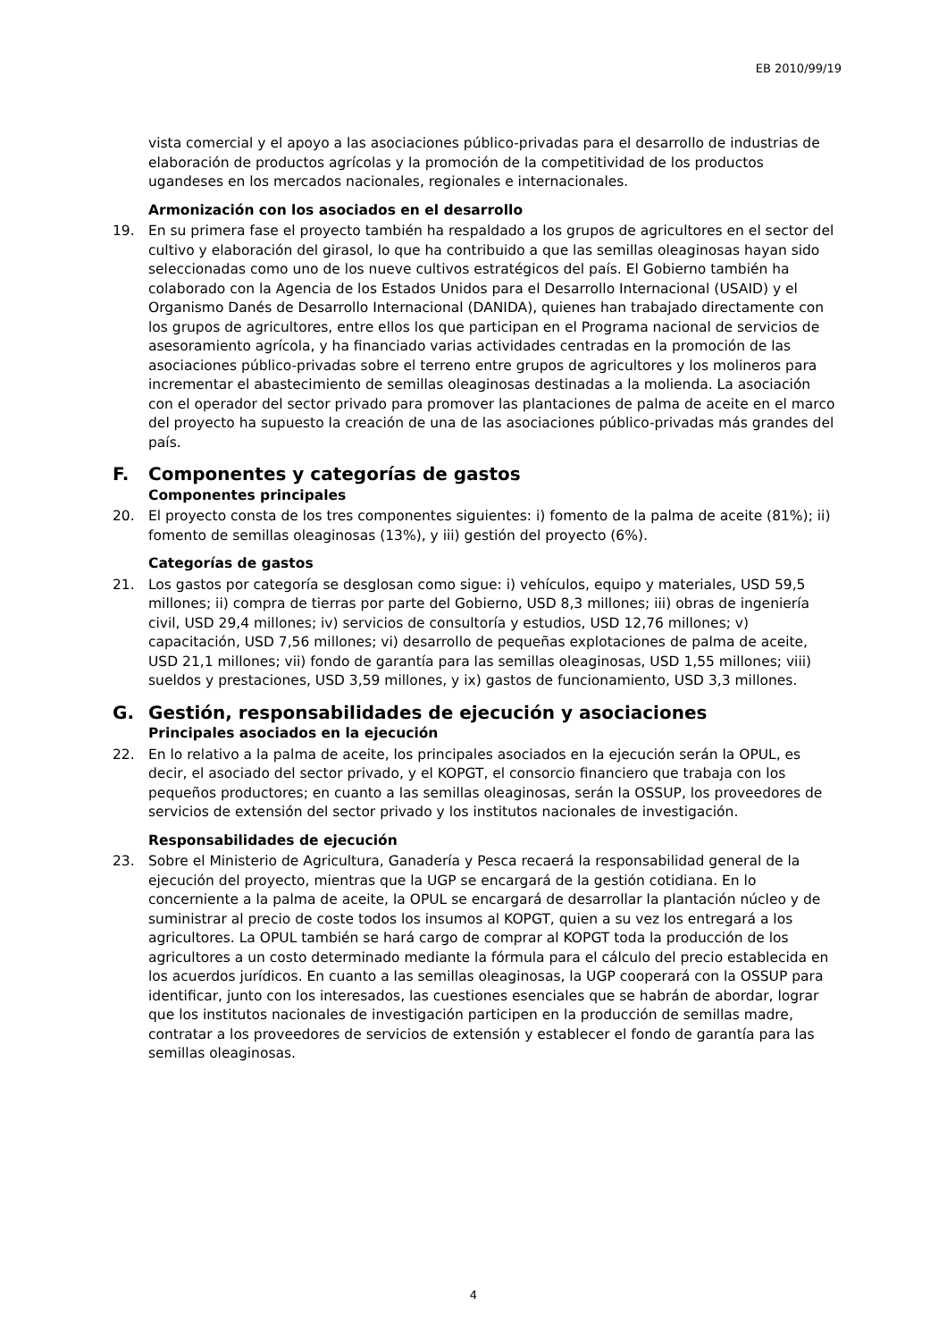EB 2010/99/19
vista comercial y el apoyo a las asociaciones público-privadas para el desarrollo de industrias de elaboración de productos agrícolas y la promoción de la competitividad de los productos ugandeses en los mercados nacionales, regionales e internacionales.
Armonización con los asociados en el desarrollo
19. En su primera fase el proyecto también ha respaldado a los grupos de agricultores en el sector del cultivo y elaboración del girasol, lo que ha contribuido a que las semillas oleaginosas hayan sido seleccionadas como uno de los nueve cultivos estratégicos del país. El Gobierno también ha colaborado con la Agencia de los Estados Unidos para el Desarrollo Internacional (USAID) y el Organismo Danés de Desarrollo Internacional (DANIDA), quienes han trabajado directamente con los grupos de agricultores, entre ellos los que participan en el Programa nacional de servicios de asesoramiento agrícola, y ha financiado varias actividades centradas en la promoción de las asociaciones público-privadas sobre el terreno entre grupos de agricultores y los molineros para incrementar el abastecimiento de semillas oleaginosas destinadas a la molienda. La asociación con el operador del sector privado para promover las plantaciones de palma de aceite en el marco del proyecto ha supuesto la creación de una de las asociaciones público-privadas más grandes del país.
F. Componentes y categorías de gastos
Componentes principales
20. El proyecto consta de los tres componentes siguientes: i) fomento de la palma de aceite (81%); ii) fomento de semillas oleaginosas (13%), y iii) gestión del proyecto (6%).
Categorías de gastos
21. Los gastos por categoría se desglosan como sigue: i) vehículos, equipo y materiales, USD 59,5 millones; ii) compra de tierras por parte del Gobierno, USD 8,3 millones; iii) obras de ingeniería civil, USD 29,4 millones; iv) servicios de consultoría y estudios, USD 12,76 millones; v) capacitación, USD 7,56 millones; vi) desarrollo de pequeñas explotaciones de palma de aceite, USD 21,1 millones; vii) fondo de garantía para las semillas oleaginosas, USD 1,55 millones; viii) sueldos y prestaciones, USD 3,59 millones, y ix) gastos de funcionamiento, USD 3,3 millones.
G. Gestión, responsabilidades de ejecución y asociaciones
Principales asociados en la ejecución
22. En lo relativo a la palma de aceite, los principales asociados en la ejecución serán la OPUL, es decir, el asociado del sector privado, y el KOPGT, el consorcio financiero que trabaja con los pequeños productores; en cuanto a las semillas oleaginosas, serán la OSSUP, los proveedores de servicios de extensión del sector privado y los institutos nacionales de investigación.
Responsabilidades de ejecución
23. Sobre el Ministerio de Agricultura, Ganadería y Pesca recaerá la responsabilidad general de la ejecución del proyecto, mientras que la UGP se encargará de la gestión cotidiana. En lo concerniente a la palma de aceite, la OPUL se encargará de desarrollar la plantación núcleo y de suministrar al precio de coste todos los insumos al KOPGT, quien a su vez los entregará a los agricultores. La OPUL también se hará cargo de comprar al KOPGT toda la producción de los agricultores a un costo determinado mediante la fórmula para el cálculo del precio establecida en los acuerdos jurídicos. En cuanto a las semillas oleaginosas, la UGP cooperará con la OSSUP para identificar, junto con los interesados, las cuestiones esenciales que se habrán de abordar, lograr que los institutos nacionales de investigación participen en la producción de semillas madre, contratar a los proveedores de servicios de extensión y establecer el fondo de garantía para las semillas oleaginosas.
4